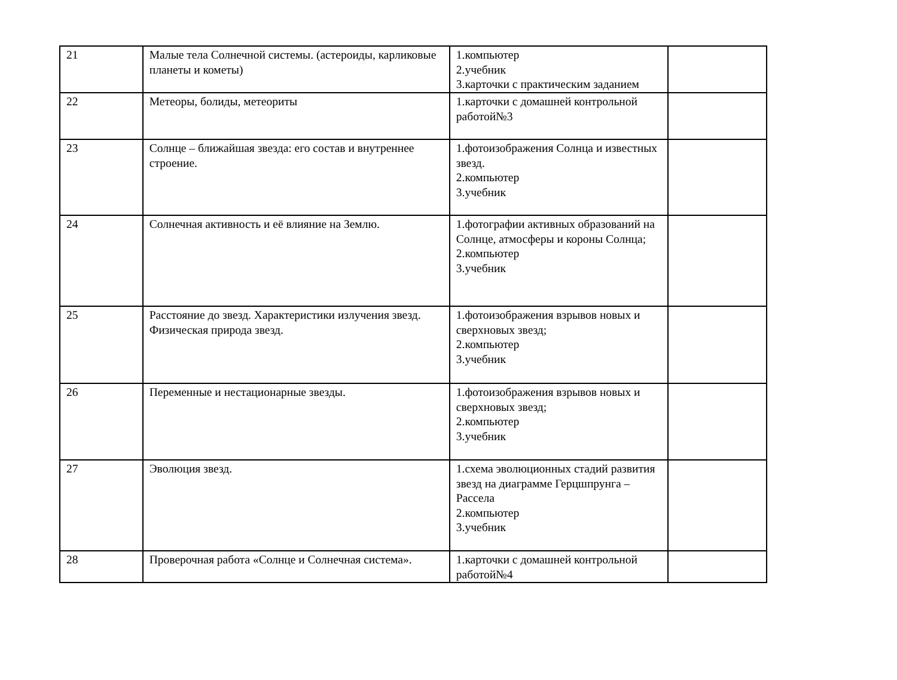| 21 | Малые тела Солнечной системы. (астероиды, карликовые планеты и кометы) | 1.компьютер 2.учебник 3.карточки с практическим заданием | |
| 22 | Метеоры, болиды, метеориты | 1.карточки с домашней контрольной работой№3 | |
| 23 | Солнце – ближайшая звезда: его состав и внутреннее строение. | 1.фотоизображения Солнца и известных звезд. 2.компьютер 3.учебник | |
| 24 | Солнечная активность и её влияние на Землю. | 1.фотографии активных образований на Солнце, атмосферы и короны Солнца; 2.компьютер 3.учебник | |
| 25 | Расстояние до звезд. Характеристики излучения звезд. Физическая природа звезд. | 1.фотоизображения взрывов новых и сверхновых звезд; 2.компьютер 3.учебник | |
| 26 | Переменные и нестационарные звезды. | 1.фотоизображения взрывов новых и сверхновых звезд; 2.компьютер 3.учебник | |
| 27 | Эволюция звезд. | 1.схема эволюционных стадий развития звезд на диаграмме Герцшпрунга – Рассела 2.компьютер 3.учебник | |
| 28 | Проверочная работа «Солнце и Солнечная система». | 1.карточки с домашней контрольной работой№4 | |